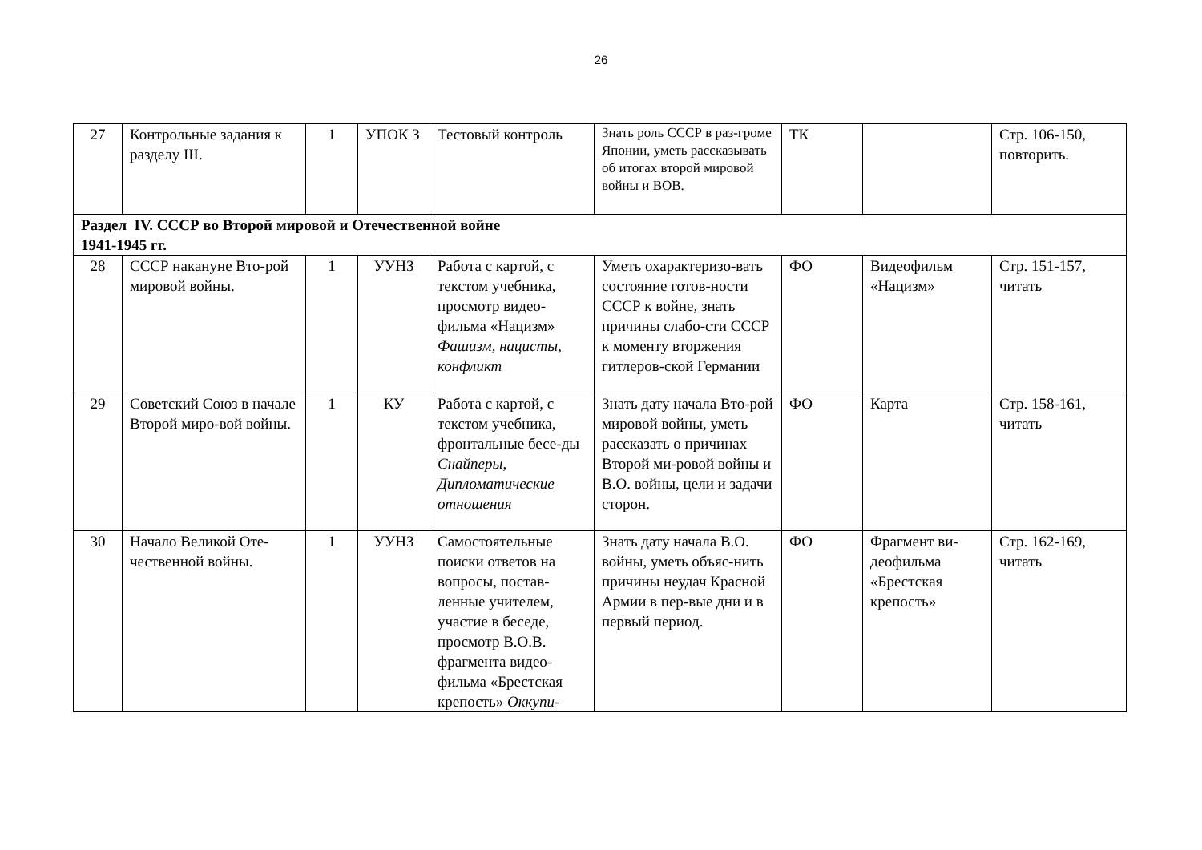26
| 27 | Контрольные задания к разделу III. | 1 | УПОК З | Тестовый контроль | Знать роль СССР в раз-громе Японии, уметь рассказывать об итогах второй мировой войны и ВОВ. | ТК | | Стр. 106-150, повторить. |
| Раздел IV. СССР во Второй мировой и Отечественной войне 1941-1945 гг. | | | | | | | | |
| 28 | СССР накануне Вто-рой мировой войны. | 1 | УУНЗ | Работа с картой, с текстом учебника, просмотр видео-фильма «Нацизм» Фашизм, нацисты, конфликт | Уметь охарактеризо-вать состояние готов-ности СССР к войне, знать причины слабо-сти СССР к моменту вторжения гитлеров-ской Германии | ФО | Видеофильм «Нацизм» | Стр. 151-157, читать |
| 29 | Советский Союз в начале Второй миро-вой войны. | 1 | КУ | Работа с картой, с текстом учебника, фронтальные бесе-ды Снайперы, Дипломатические отношения | Знать дату начала Вто-рой мировой войны, уметь рассказать о причинах Второй ми-ровой войны и В.О. войны, цели и задачи сторон. | ФО | Карта | Стр. 158-161, читать |
| 30 | Начало Великой Оте-чественной войны. | 1 | УУНЗ | Самостоятельные поиски ответов на вопросы, постав-ленные учителем, участие в беседе, просмотр В.О.В. фрагмента видео-фильма «Брестская крепость» Оккупи- | Знать дату начала В.О. войны, уметь объяс-нить причины неудач Красной Армии в пер-вые дни и в первый период. | ФО | Фрагмент ви-деофильма «Брестская крепость» | Стр. 162-169, читать |